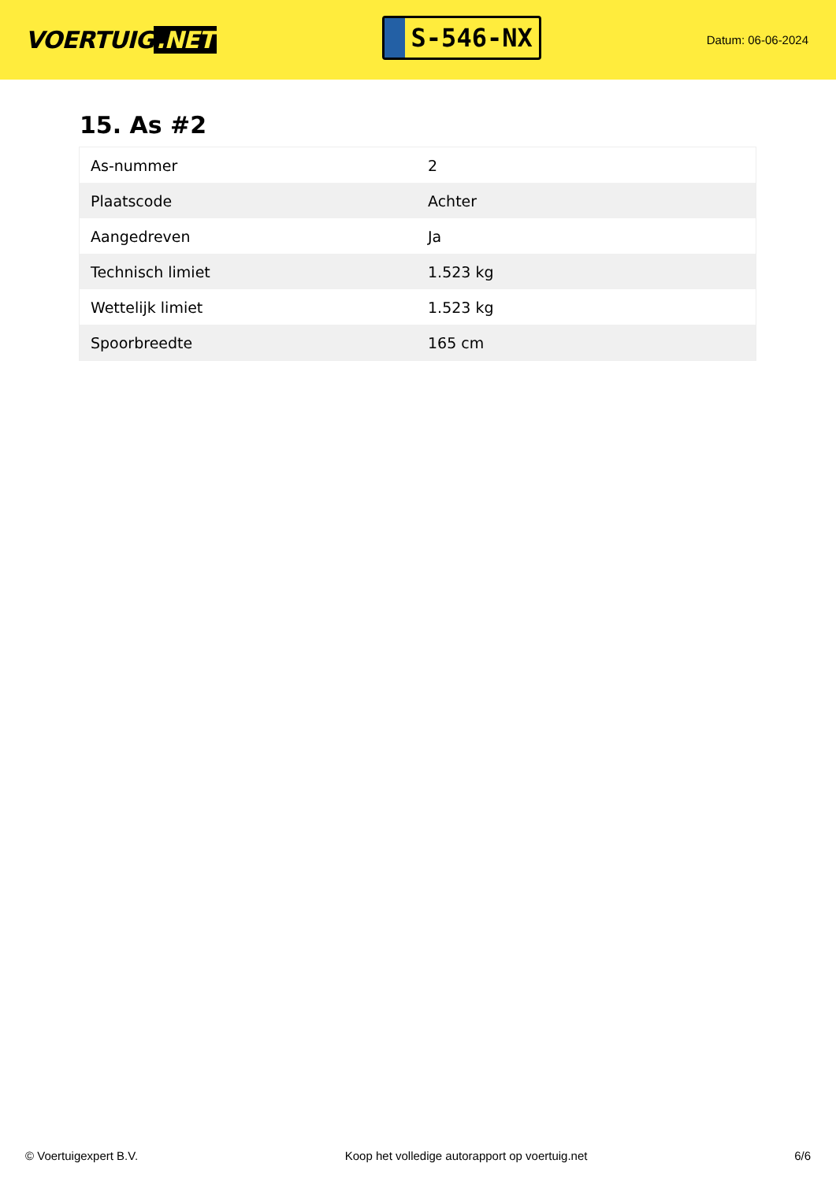VOERTUIG.NET
S-546-NX
Datum: 06-06-2024
15. As #2
| As-nummer | 2 |
| Plaatscode | Achter |
| Aangedreven | Ja |
| Technisch limiet | 1.523 kg |
| Wettelijk limiet | 1.523 kg |
| Spoorbreedte | 165 cm |
© Voertuigexpert B.V. Koop het volledige autorapport op voertuig.net 6/6